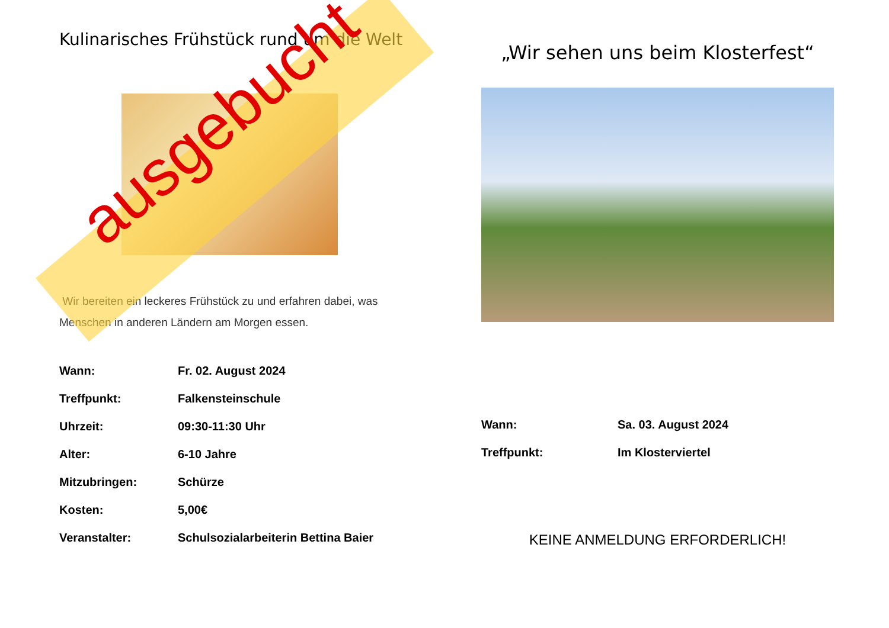Kulinarisches Frühstück rund um die Welt
Wir bereiten ein leckeres Frühstück zu und erfahren dabei, was Menschen in anderen Ländern am Morgen essen.
| Wann: | Fr. 02. August 2024 |
| Treffpunkt: | Falkensteinschule |
| Uhrzeit: | 09:30-11:30 Uhr |
| Alter: | 6-10 Jahre |
| Mitzubringen: | Schürze |
| Kosten: | 5,00€ |
| Veranstalter: | Schulsozialarbeiterin Bettina Baier |
„Wir sehen uns beim Klosterfest“
| Wann: | Sa. 03. August 2024 |
| Treffpunkt: | Im Klosterviertel |
KEINE ANMELDUNG ERFORDERLICH!
ausgebucht